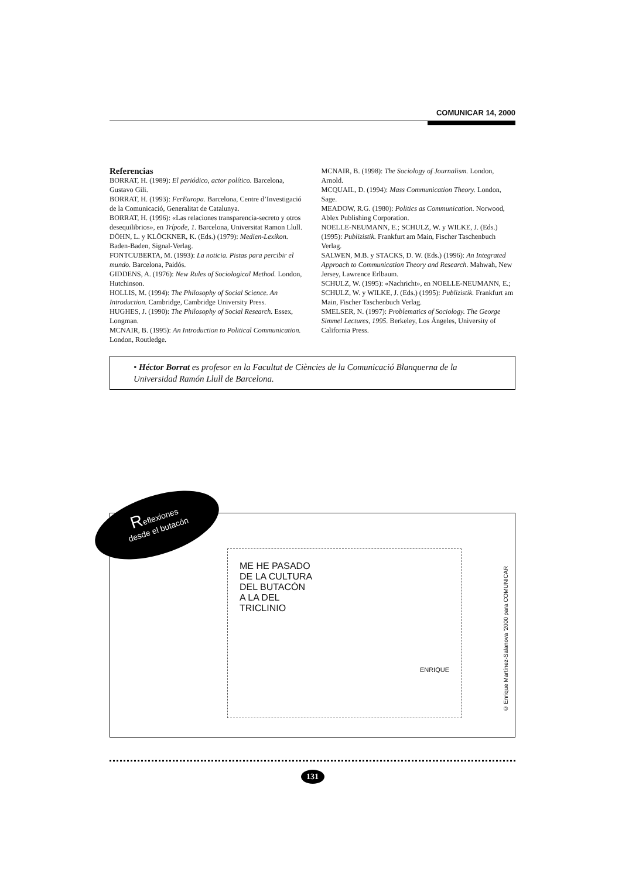COMUNICAR 14, 2000
Referencias
BORRAT, H. (1989): El periódico, actor político. Barcelona, Gustavo Gili.
BORRAT, H. (1993): FerEuropa. Barcelona, Centre d’Investigació de la Comunicació, Generalitat de Catalunya.
BORRAT, H. (1996): «Las relaciones transparencia-secreto y otros desequilibrios», en Trípode, 1. Barcelona, Universitat Ramon Llull.
DÖHN, L. y KLÖCKNER, K. (Eds.) (1979): Medien-Lexikon. Baden-Baden, Signal-Verlag.
FONTCUBERTA, M. (1993): La noticia. Pistas para percibir el mundo. Barcelona, Paidós.
GIDDENS, A. (1976): New Rules of Sociological Method. London, Hutchinson.
HOLLIS, M. (1994): The Philosophy of Social Science. An Introduction. Cambridge, Cambridge University Press.
HUGHES, J. (1990): The Philosophy of Social Research. Essex, Longman.
MCNAIR, B. (1995): An Introduction to Political Communication. London, Routledge.
MCNAIR, B. (1998): The Sociology of Journalism. London, Arnold.
MCQUAIL, D. (1994): Mass Communication Theory. London, Sage.
MEADOW, R.G. (1980): Politics as Communication. Norwood, Ablex Publishing Corporation.
NOELLE-NEUMANN, E.; SCHULZ, W. y WILKE, J. (Eds.) (1995): Publizistik. Frankfurt am Main, Fischer Taschenbuch Verlag.
SALWEN, M.B. y STACKS, D. W. (Eds.) (1996): An Integrated Approach to Communication Theory and Research. Mahwah, New Jersey, Lawrence Erlbaum.
SCHULZ, W. (1995): «Nachricht», en NOELLE-NEUMANN, E.; SCHULZ, W. y WILKE, J. (Eds.) (1995): Publizistik. Frankfurt am Main, Fischer Taschenbuch Verlag.
SMELSER, N. (1997): Problematics of Sociology. The George Simmel Lectures, 1995. Berkeley, Los Ángeles, University of California Press.
• Héctor Borrat es profesor en la Facultat de Ciències de la Comunicació Blanquerna de la Universidad Ramón Llull de Barcelona.
Reflexiones
desde el butacón
ME HE PASADO
DE LA CULTURA
DEL BUTACÓN
A LA DEL
TRICLINIO
ENRIQUE
© Enrique Martínez-Salanova ’2000 para COMUNICAR
131